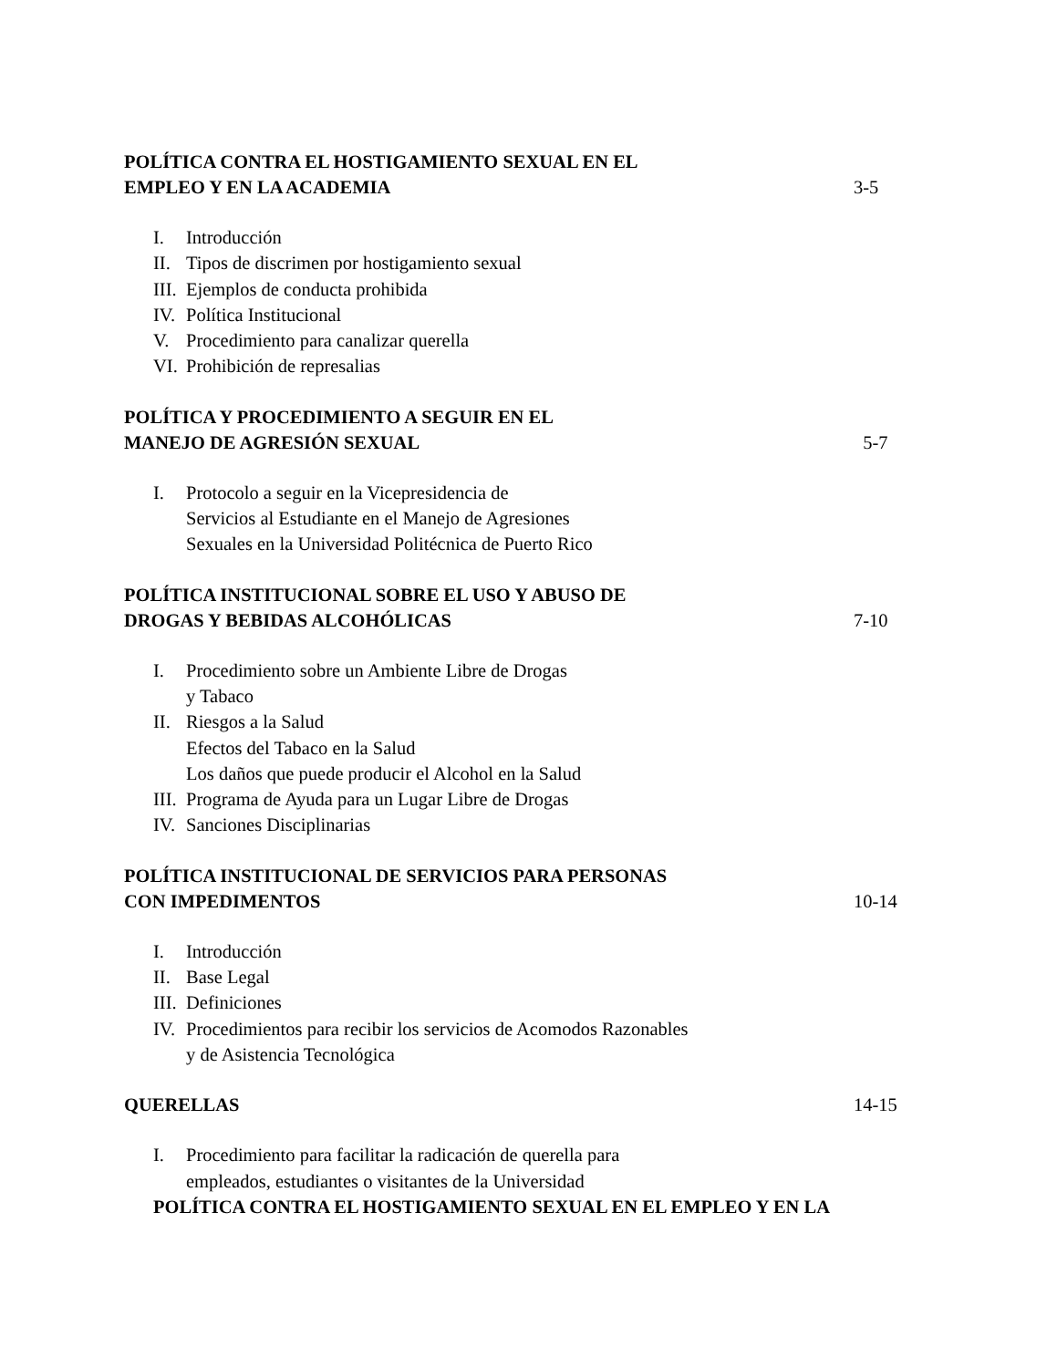POLÍTICA CONTRA EL HOSTIGAMIENTO SEXUAL EN EL
EMPLEO Y EN LA ACADEMIA
3-5
I. Introducción
II. Tipos de discrimen por hostigamiento sexual
III. Ejemplos de conducta prohibida
IV. Política Institucional
V. Procedimiento para canalizar querella
VI. Prohibición de represalias
POLÍTICA Y PROCEDIMIENTO A SEGUIR EN EL
MANEJO DE AGRESIÓN SEXUAL
5-7
I. Protocolo a seguir en la Vicepresidencia de
Servicios al Estudiante en el Manejo de Agresiones
Sexuales en la Universidad Politécnica de Puerto Rico
POLÍTICA INSTITUCIONAL SOBRE EL USO Y ABUSO DE
DROGAS Y BEBIDAS ALCOHÓLICAS
7-10
I. Procedimiento sobre un Ambiente Libre de Drogas
y Tabaco
II. Riesgos a la Salud
Efectos del Tabaco en la Salud
Los daños que puede producir el Alcohol en la Salud
III. Programa de Ayuda para un Lugar Libre de Drogas
IV. Sanciones Disciplinarias
POLÍTICA INSTITUCIONAL DE SERVICIOS PARA PERSONAS
CON IMPEDIMENTOS
10-14
I. Introducción
II. Base Legal
III. Definiciones
IV. Procedimientos para recibir los servicios de Acomodos Razonables
y de Asistencia Tecnológica
QUERELLAS
14-15
I. Procedimiento para facilitar la radicación de querella para
empleados, estudiantes o visitantes de la Universidad
POLÍTICA CONTRA EL HOSTIGAMIENTO SEXUAL EN EL EMPLEO Y EN LA